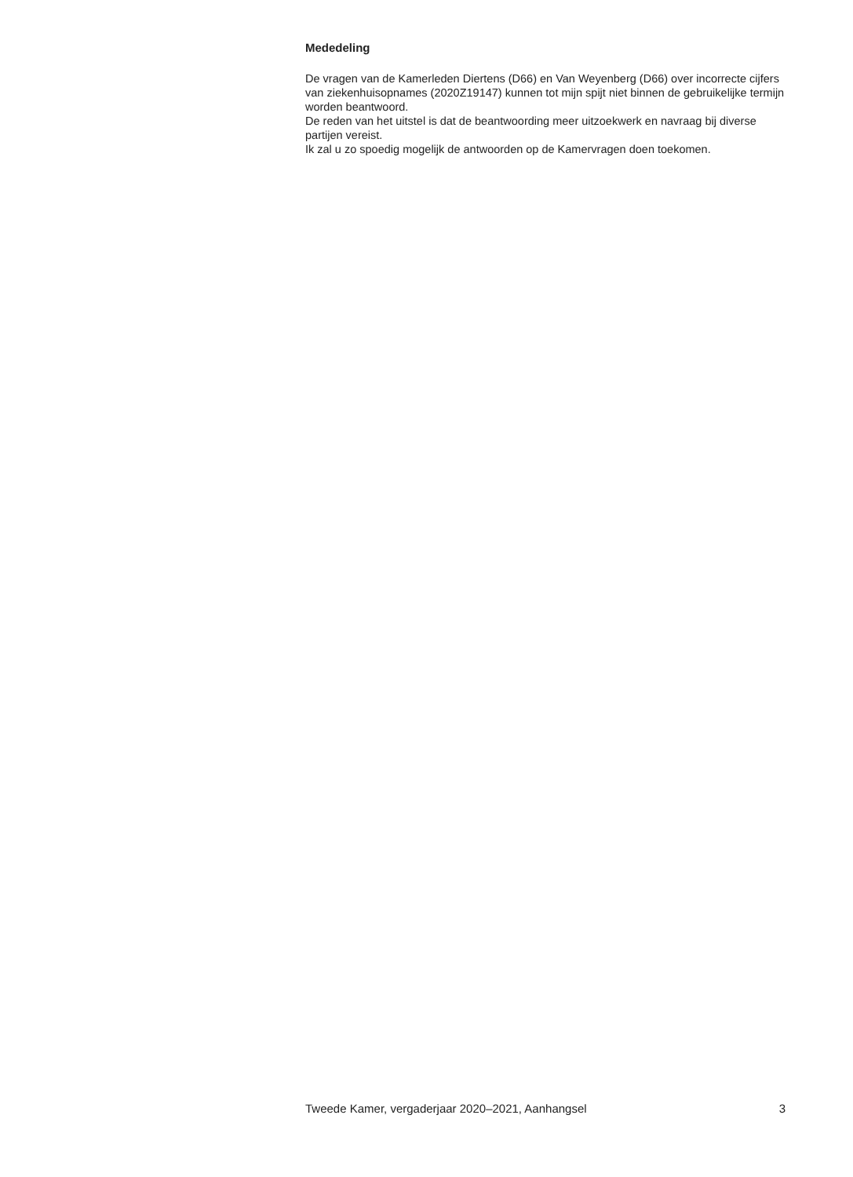Mededeling
De vragen van de Kamerleden Diertens (D66) en Van Weyenberg (D66) over incorrecte cijfers van ziekenhuisopnames (2020Z19147) kunnen tot mijn spijt niet binnen de gebruikelijke termijn worden beantwoord.
De reden van het uitstel is dat de beantwoording meer uitzoekwerk en navraag bij diverse partijen vereist.
Ik zal u zo spoedig mogelijk de antwoorden op de Kamervragen doen toekomen.
Tweede Kamer, vergaderjaar 2020–2021, Aanhangsel 3